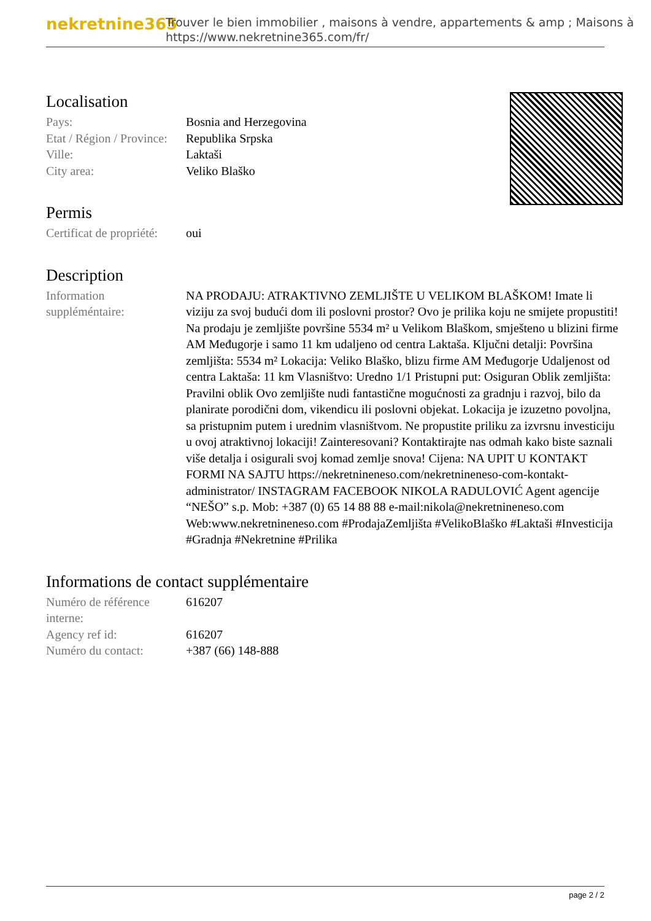nekretnine365
Trouver le bien immobilier , maisons à vendre, appartements & amp ; Maisons à
https://www.nekretnine365.com/fr/
Localisation
| Pays: | Bosnia and Herzegovina |
| Etat / Région / Province: | Republika Srpska |
| Ville: | Laktaši |
| City area: | Veliko Blaško |
Permis
| Certificat de propriété: | oui |
Description
| Information suppléméntaire: | NA PRODAJU: ATRAKTIVNO ZEMLJIŠTE U VELIKOM BLAŠKOM! Imate li viziju za svoj budući dom ili poslovni prostor? Ovo je prilika koju ne smijete propustiti! Na prodaju je zemljište površine 5534 m² u Velikom Blaškom, smješteno u blizini firme AM Međugorje i samo 11 km udaljeno od centra Laktaša. Ključni detalji: Površina zemljišta: 5534 m² Lokacija: Veliko Blaško, blizu firme AM Međugorje Udaljenost od centra Laktaša: 11 km Vlasništvo: Uredno 1/1 Pristupni put: Osiguran Oblik zemljišta: Pravilni oblik Ovo zemljište nudi fantastične mogućnosti za gradnju i razvoj, bilo da planirate porodični dom, vikendicu ili poslovni objekat. Lokacija je izuzetno povoljna, sa pristupnim putem i urednim vlasništvom. Ne propustite priliku za izvrsnu investiciju u ovoj atraktivnoj lokaciji! Zainteresovani? Kontaktirajte nas odmah kako biste saznali više detalja i osigurali svoj komad zemlje snova! Cijena: NA UPIT U KONTAKT FORMI NA SAJTU https://nekretnineneso.com/nekretnineneso-com-kontakt-administrator/ INSTAGRAM FACEBOOK NIKOLA RADULOVIĆ Agent agencije “NEŠO” s.p. Mob: +387 (0) 65 14 88 88 e-mail:nikola@nekretnineneso.com Web:www.nekretnineneso.com #ProdajaZemljišta #VelikoBlaško #Laktaši #Investicija #Gradnja #Nekretnine #Prilika |
Informations de contact supplémentaire
| Numéro de référence interne: | 616207 |
| Agency ref id: | 616207 |
| Numéro du contact: | +387 (66) 148-888 |
page 2 / 2